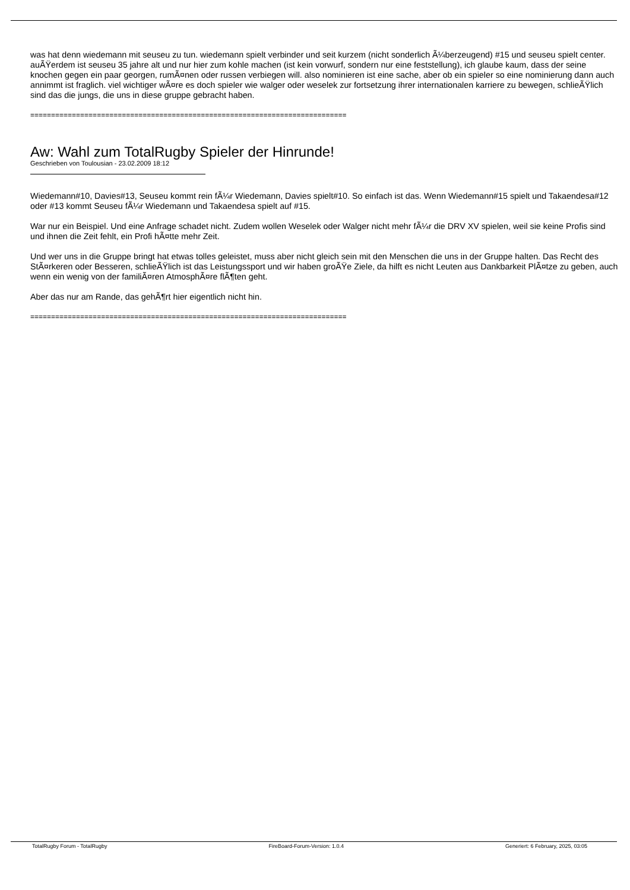was hat denn wiedemann mit seuseu zu tun. wiedemann spielt verbinder und seit kurzem (nicht sonderlich Ã¼berzeugend) #15 und seuseu spielt center. auÃŸerdem ist seuseu 35 jahre alt und nur hier zum kohle machen (ist kein vorwurf, sondern nur eine feststellung), ich glaube kaum, dass der seine knochen gegen ein paar georgen, rumÃ¤nen oder russen verbiegen will. also nominieren ist eine sache, aber ob ein spieler so eine nominierung dann auch annimmt ist fraglich. viel wichtiger wÃ¤re es doch spieler wie walger oder weselek zur fortsetzung ihrer internationalen karriere zu bewegen, schlieÃŸlich sind das die jungs, die uns in diese gruppe gebracht haben.
============================================================================
Aw: Wahl zum TotalRugby Spieler der Hinrunde!
Geschrieben von Toulousian - 23.02.2009 18:12
Wiedemann#10, Davies#13, Seuseu kommt rein fÃ¼r Wiedemann, Davies spielt#10. So einfach ist das. Wenn Wiedemann#15 spielt und Takaendesa#12 oder #13 kommt Seuseu fÃ¼r Wiedemann und Takaendesa spielt auf #15.
War nur ein Beispiel. Und eine Anfrage schadet nicht. Zudem wollen Weselek oder Walger nicht mehr fÃ¼r die DRV XV spielen, weil sie keine Profis sind und ihnen die Zeit fehlt, ein Profi hÃ¤tte mehr Zeit.
Und wer uns in die Gruppe bringt hat etwas tolles geleistet, muss aber nicht gleich sein mit den Menschen die uns in der Gruppe halten. Das Recht des StÃ¤rkeren oder Besseren, schlieÃŸlich ist das Leistungssport und wir haben groÃŸe Ziele, da hilft es nicht Leuten aus Dankbarkeit PlÃ¤tze zu geben, auch wenn ein wenig von der familiÃ¤ren AtmosphÃ¤re flÃ¶ten geht.
Aber das nur am Rande, das gehÃ¶rt hier eigentlich nicht hin.
============================================================================
TotalRugby Forum - TotalRugby FireBoard-Forum-Version: 1.0.4 Generiert: 6 February, 2025, 03:05